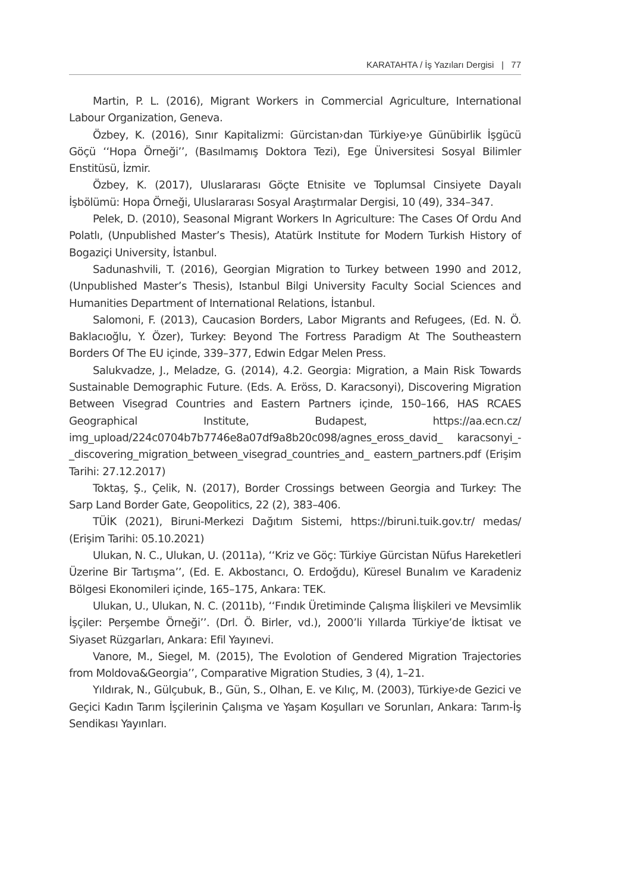KARATAHTA / İş Yazıları Dergisi | 77
Martin, P. L. (2016), Migrant Workers in Commercial Agriculture, International Labour Organization, Geneva.
Özbey, K. (2016), Sınır Kapitalizmi: Gürcistan›dan Türkiye›ye Günübirlik İşgücü Göçü ‘‘Hopa Örneği’’, (Basılmamış Doktora Tezi), Ege Üniversitesi Sosyal Bilimler Enstitüsü, İzmir.
Özbey, K. (2017), Uluslararası Göçte Etnisite ve Toplumsal Cinsiyete Dayalı İşbölümü: Hopa Örneği, Uluslararası Sosyal Araştırmalar Dergisi, 10 (49), 334–347.
Pelek, D. (2010), Seasonal Migrant Workers In Agriculture: The Cases Of Ordu And Polatlı, (Unpublished Master’s Thesis), Atatürk Institute for Modern Turkish History of Bogaziçi University, İstanbul.
Sadunashvili, T. (2016), Georgian Migration to Turkey between 1990 and 2012, (Unpublished Master’s Thesis), Istanbul Bilgi University Faculty Social Sciences and Humanities Department of International Relations, İstanbul.
Salomoni, F. (2013), Caucasion Borders, Labor Migrants and Refugees, (Ed. N. Ö. Baklacıoğlu, Y. Özer), Turkey: Beyond The Fortress Paradigm At The Southeastern Borders Of The EU içinde, 339–377, Edwin Edgar Melen Press.
Salukvadze, J., Meladze, G. (2014), 4.2. Georgia: Migration, a Main Risk Towards Sustainable Demographic Future. (Eds. A. Eröss, D. Karacsonyi), Discovering Migration Between Visegrad Countries and Eastern Partners içinde, 150–166, HAS RCAES Geographical Institute, Budapest, https://aa.ecn.cz/ img_upload/224c0704b7b7746e8a07df9a8b20c098/agnes_eross_david_ karacsonyi_-_discovering_migration_between_visegrad_countries_and_ eastern_partners.pdf (Erişim Tarihi: 27.12.2017)
Toktaş, Ş., Çelik, N. (2017), Border Crossings between Georgia and Turkey: The Sarp Land Border Gate, Geopolitics, 22 (2), 383–406.
TÜİK (2021), Biruni-Merkezi Dağıtım Sistemi, https://biruni.tuik.gov.tr/ medas/ (Erişim Tarihi: 05.10.2021)
Ulukan, N. C., Ulukan, U. (2011a), ‘‘Kriz ve Göç: Türkiye Gürcistan Nüfus Hareketleri Üzerine Bir Tartışma’’, (Ed. E. Akbostancı, O. Erdoğdu), Küresel Bunalım ve Karadeniz Bölgesi Ekonomileri içinde, 165–175, Ankara: TEK.
Ulukan, U., Ulukan, N. C. (2011b), ‘‘Fındık Üretiminde Çalışma İlişkileri ve Mevsimlik İşçiler: Perşembe Örneği’’. (Drl. Ö. Birler, vd.), 2000’li Yıllarda Türkiye’de İktisat ve Siyaset Rüzgarları, Ankara: Efil Yayınevi.
Vanore, M., Siegel, M. (2015), The Evolotion of Gendered Migration Trajectories from Moldova&Georgia’’, Comparative Migration Studies, 3 (4), 1–21.
Yıldırak, N., Gülçubuk, B., Gün, S., Olhan, E. ve Kılıç, M. (2003), Türkiye›de Gezici ve Geçici Kadın Tarım İşçilerinin Çalışma ve Yaşam Koşulları ve Sorunları, Ankara: Tarım-İş Sendikası Yayınları.